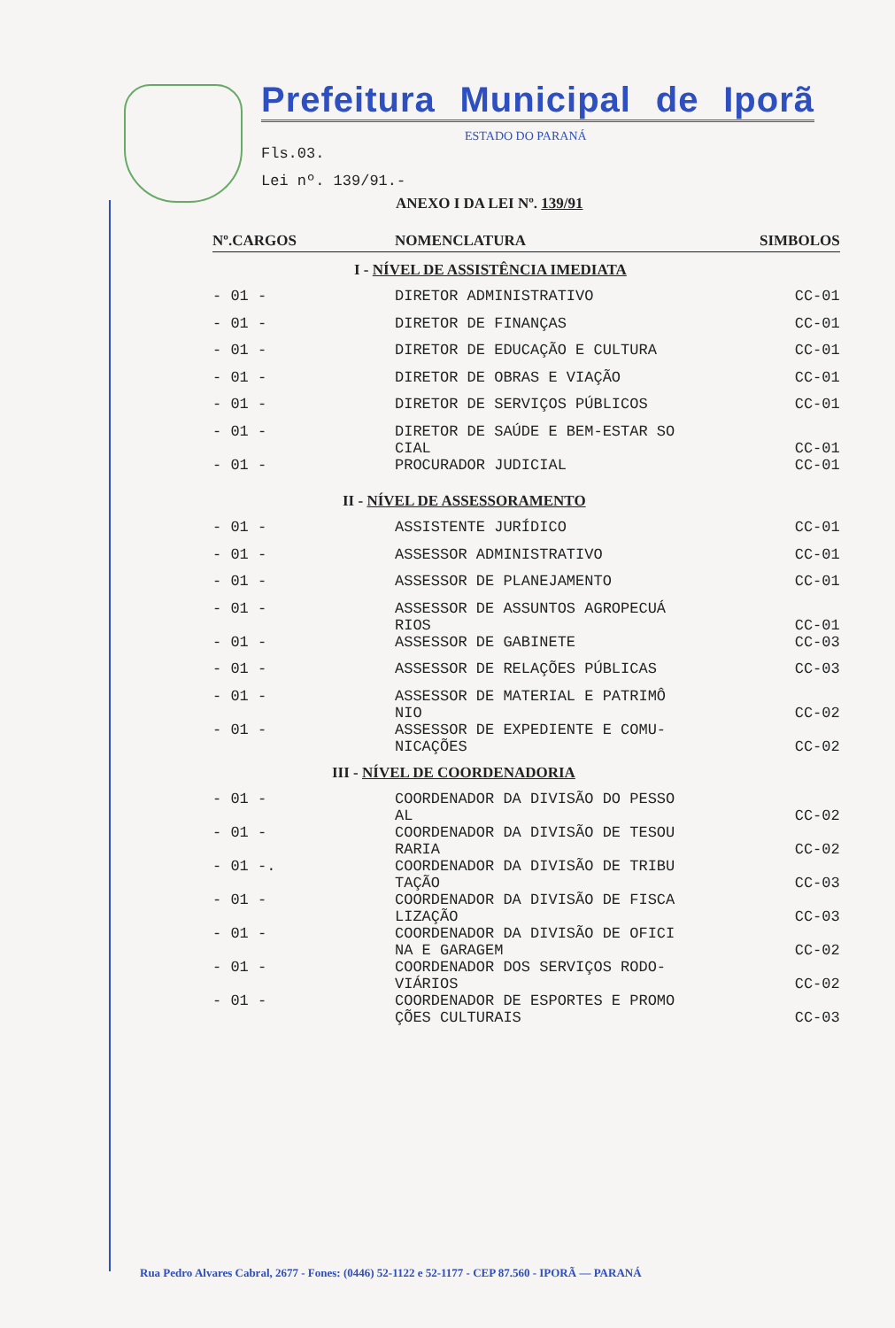Prefeitura Municipal de Iporã
ESTADO DO PARANÁ
Fls.03.
Lei nº. 139/91.-
ANEXO I DA LEI Nº. 139/91
| Nº.CARGOS | NOMENCLATURA | SIMBOLOS |
| --- | --- | --- |
| I - NÍVEL DE ASSISTÊNCIA IMEDIATA | | |
| - 01 - | DIRETOR ADMINISTRATIVO | CC-01 |
| - 01 - | DIRETOR DE FINANÇAS | CC-01 |
| - 01 - | DIRETOR DE EDUCAÇÃO E CULTURA | CC-01 |
| - 01 - | DIRETOR DE OBRAS E VIAÇÃO | CC-01 |
| - 01 - | DIRETOR DE SERVIÇOS PÚBLICOS | CC-01 |
| - 01 - | DIRETOR DE SAÚDE E BEM-ESTAR SO CIAL | CC-01 |
| - 01 - | PROCURADOR JUDICIAL | CC-01 |
| II - NÍVEL DE ASSESSORAMENTO | | |
| - 01 - | ASSISTENTE JURÍDICO | CC-01 |
| - 01 - | ASSESSOR ADMINISTRATIVO | CC-01 |
| - 01 - | ASSESSOR DE PLANEJAMENTO | CC-01 |
| - 01 - | ASSESSOR DE ASSUNTOS AGROPECUÁ RIOS | CC-01 |
| - 01 - | ASSESSOR DE GABINETE | CC-03 |
| - 01 - | ASSESSOR DE RELAÇÕES PÚBLICAS | CC-03 |
| - 01 - | ASSESSOR DE MATERIAL E PATRIMÔ NIO | CC-02 |
| - 01 - | ASSESSOR DE EXPEDIENTE E COMU- NICAÇÕES | CC-02 |
| III - NÍVEL DE COORDENADORIA | | |
| - 01 - | COORDENADOR DA DIVISÃO DO PESSO AL | CC-02 |
| - 01 - | COORDENADOR DA DIVISÃO DE TESOU RARIA | CC-02 |
| - 01 -. | COORDENADOR DA DIVISÃO DE TRIBU TAÇÃO | CC-03 |
| - 01 - | COORDENADOR DA DIVISÃO DE FISCA LIZAÇÃO | CC-03 |
| - 01 - | COORDENADOR DA DIVISÃO DE OFICI NA E GARAGEM | CC-02 |
| - 01 - | COORDENADOR DOS SERVIÇOS RODO- VIÁRIOS | CC-02 |
| - 01 - | COORDENADOR DE ESPORTES E PROMO ÇÕES CULTURAIS | CC-03 |
Rua Pedro Alvares Cabral, 2677 - Fones: (0446) 52-1122 e 52-1177 - CEP 87.560 - IPORÃ — PARANÁ